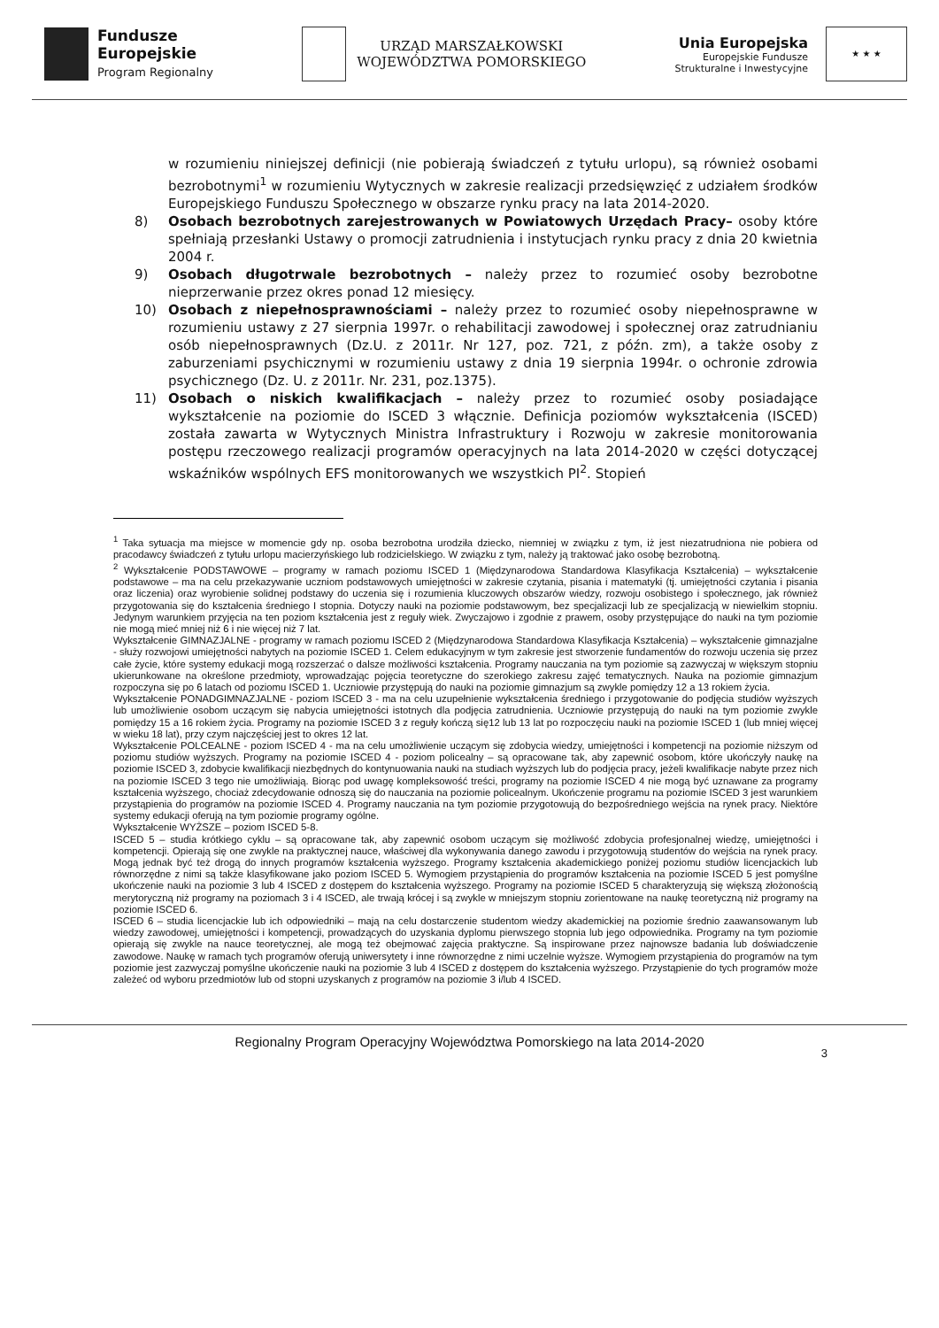Fundusze
Europejskie
Program Regionalny
URZĄD MARSZAŁKOWSKI
WOJEWÓDZTWA POMORSKIEGO
Unia Europejska
Europejskie Fundusze
Strukturalne i Inwestycyjne
★ ★ ★
w rozumieniu niniejszej definicji (nie pobierają świadczeń z tytułu urlopu), są również osobami bezrobotnymi<sup>1</sup> w rozumieniu Wytycznych w zakresie realizacji przedsięwzięć z udziałem środków Europejskiego Funduszu Społecznego w obszarze rynku pracy na lata 2014-2020.
8) Osobach bezrobotnych zarejestrowanych w Powiatowych Urzędach Pracy– osoby które spełniają przesłanki Ustawy o promocji zatrudnienia i instytucjach rynku pracy z dnia 20 kwietnia 2004 r.
9) Osobach długotrwale bezrobotnych – należy przez to rozumieć osoby bezrobotne nieprzerwanie przez okres ponad 12 miesięcy.
10) Osobach z niepełnosprawnościami – należy przez to rozumieć osoby niepełnosprawne w rozumieniu ustawy z 27 sierpnia 1997r. o rehabilitacji zawodowej i społecznej oraz zatrudnianiu osób niepełnosprawnych (Dz.U. z 2011r. Nr 127, poz. 721, z późn. zm), a także osoby z zaburzeniami psychicznymi w rozumieniu ustawy z dnia 19 sierpnia 1994r. o ochronie zdrowia psychicznego (Dz. U. z 2011r. Nr. 231, poz.1375).
11) Osobach o niskich kwalifikacjach – należy przez to rozumieć osoby posiadające wykształcenie na poziomie do ISCED 3 włącznie. Definicja poziomów wykształcenia (ISCED) została zawarta w Wytycznych Ministra Infrastruktury i Rozwoju w zakresie monitorowania postępu rzeczowego realizacji programów operacyjnych na lata 2014-2020 w części dotyczącej wskaźników wspólnych EFS monitorowanych we wszystkich PI<sup>2</sup>. Stopień
<sup>1</sup> Taka sytuacja ma miejsce w momencie gdy np. osoba bezrobotna urodziła dziecko, niemniej w związku z tym, iż jest niezatrudniona nie pobiera od pracodawcy świadczeń z tytułu urlopu macierzyńskiego lub rodzicielskiego. W związku z tym, należy ją traktować jako osobę bezrobotną.
<sup>2</sup> Wykształcenie PODSTAWOWE – programy w ramach poziomu ISCED 1 (Międzynarodowa Standardowa Klasyfikacja Kształcenia) – wykształcenie podstawowe – ma na celu przekazywanie uczniom podstawowych umiejętności w zakresie czytania, pisania i matematyki (tj. umiejętności czytania i pisania oraz liczenia) oraz wyrobienie solidnej podstawy do uczenia się i rozumienia kluczowych obszarów wiedzy, rozwoju osobistego i społecznego, jak również przygotowania się do kształcenia średniego I stopnia. Dotyczy nauki na poziomie podstawowym, bez specjalizacji lub ze specjalizacją w niewielkim stopniu. Jedynym warunkiem przyjęcia na ten poziom kształcenia jest z reguły wiek. Zwyczajowo i zgodnie z prawem, osoby przystępujące do nauki na tym poziomie nie mogą mieć mniej niż 6 i nie więcej niż 7 lat.
Wykształcenie GIMNAZJALNE - programy w ramach poziomu ISCED 2 (Międzynarodowa Standardowa Klasyfikacja Kształcenia) – wykształcenie gimnazjalne - służy rozwojowi umiejętności nabytych na poziomie ISCED 1. Celem edukacyjnym w tym zakresie jest stworzenie fundamentów do rozwoju uczenia się przez całe życie, które systemy edukacji mogą rozszerzać o dalsze możliwości kształcenia. Programy nauczania na tym poziomie są zazwyczaj w większym stopniu ukierunkowane na określone przedmioty, wprowadzając pojęcia teoretyczne do szerokiego zakresu zajęć tematycznych. Nauka na poziomie gimnazjum rozpoczyna się po 6 latach od poziomu ISCED 1. Uczniowie przystępują do nauki na poziomie gimnazjum są zwykle pomiędzy 12 a 13 rokiem życia.
Wykształcenie PONADGIMNAZJALNE - poziom ISCED 3 - ma na celu uzupełnienie wykształcenia średniego i przygotowanie do podjęcia studiów wyższych lub umożliwienie osobom uczącym się nabycia umiejętności istotnych dla podjęcia zatrudnienia. Uczniowie przystępują do nauki na tym poziomie zwykle pomiędzy 15 a 16 rokiem życia. Programy na poziomie ISCED 3 z reguły kończą się12 lub 13 lat po rozpoczęciu nauki na poziomie ISCED 1 (lub mniej więcej w wieku 18 lat), przy czym najczęściej jest to okres 12 lat.
Wykształcenie POLCEALNE - poziom ISCED 4 - ma na celu umożliwienie uczącym się zdobycia wiedzy, umiejętności i kompetencji na poziomie niższym od poziomu studiów wyższych. Programy na poziomie ISCED 4 - poziom policealny – są opracowane tak, aby zapewnić osobom, które ukończyły naukę na poziomie ISCED 3, zdobycie kwalifikacji niezbędnych do kontynuowania nauki na studiach wyższych lub do podjęcia pracy, jeżeli kwalifikacje nabyte przez nich na poziomie ISCED 3 tego nie umożliwiają. Biorąc pod uwagę kompleksowość treści, programy na poziomie ISCED 4 nie mogą być uznawane za programy kształcenia wyższego, chociaż zdecydowanie odnoszą się do nauczania na poziomie policealnym. Ukończenie programu na poziomie ISCED 3 jest warunkiem przystąpienia do programów na poziomie ISCED 4. Programy nauczania na tym poziomie przygotowują do bezpośredniego wejścia na rynek pracy. Niektóre systemy edukacji oferują na tym poziomie programy ogólne.
Wykształcenie WYŻSZE – poziom ISCED 5-8.
ISCED 5 – studia krótkiego cyklu – są opracowane tak, aby zapewnić osobom uczącym się możliwość zdobycia profesjonalnej wiedzę, umiejętności i kompetencji. Opierają się one zwykle na praktycznej nauce, właściwej dla wykonywania danego zawodu i przygotowują studentów do wejścia na rynek pracy. Mogą jednak być też drogą do innych programów kształcenia wyższego. Programy kształcenia akademickiego poniżej poziomu studiów licencjackich lub równorzędne z nimi są także klasyfikowane jako poziom ISCED 5. Wymogiem przystąpienia do programów kształcenia na poziomie ISCED 5 jest pomyślne ukończenie nauki na poziomie 3 lub 4 ISCED z dostępem do kształcenia wyższego. Programy na poziomie ISCED 5 charakteryzują się większą złożonością merytoryczną niż programy na poziomach 3 i 4 ISCED, ale trwają krócej i są zwykle w mniejszym stopniu zorientowane na naukę teoretyczną niż programy na poziomie ISCED 6.
ISCED 6 – studia licencjackie lub ich odpowiedniki – mają na celu dostarczenie studentom wiedzy akademickiej na poziomie średnio zaawansowanym lub wiedzy zawodowej, umiejętności i kompetencji, prowadzących do uzyskania dyplomu pierwszego stopnia lub jego odpowiednika. Programy na tym poziomie opierają się zwykle na nauce teoretycznej, ale mogą też obejmować zajęcia praktyczne. Są inspirowane przez najnowsze badania lub doświadczenie zawodowe. Naukę w ramach tych programów oferują uniwersytety i inne równorzędne z nimi uczelnie wyższe. Wymogiem przystąpienia do programów na tym poziomie jest zazwyczaj pomyślne ukończenie nauki na poziomie 3 lub 4 ISCED z dostępem do kształcenia wyższego. Przystąpienie do tych programów może zależeć od wyboru przedmiotów lub od stopni uzyskanych z programów na poziomie 3 i/lub 4 ISCED.
Regionalny Program Operacyjny Województwa Pomorskiego na lata 2014-2020
3